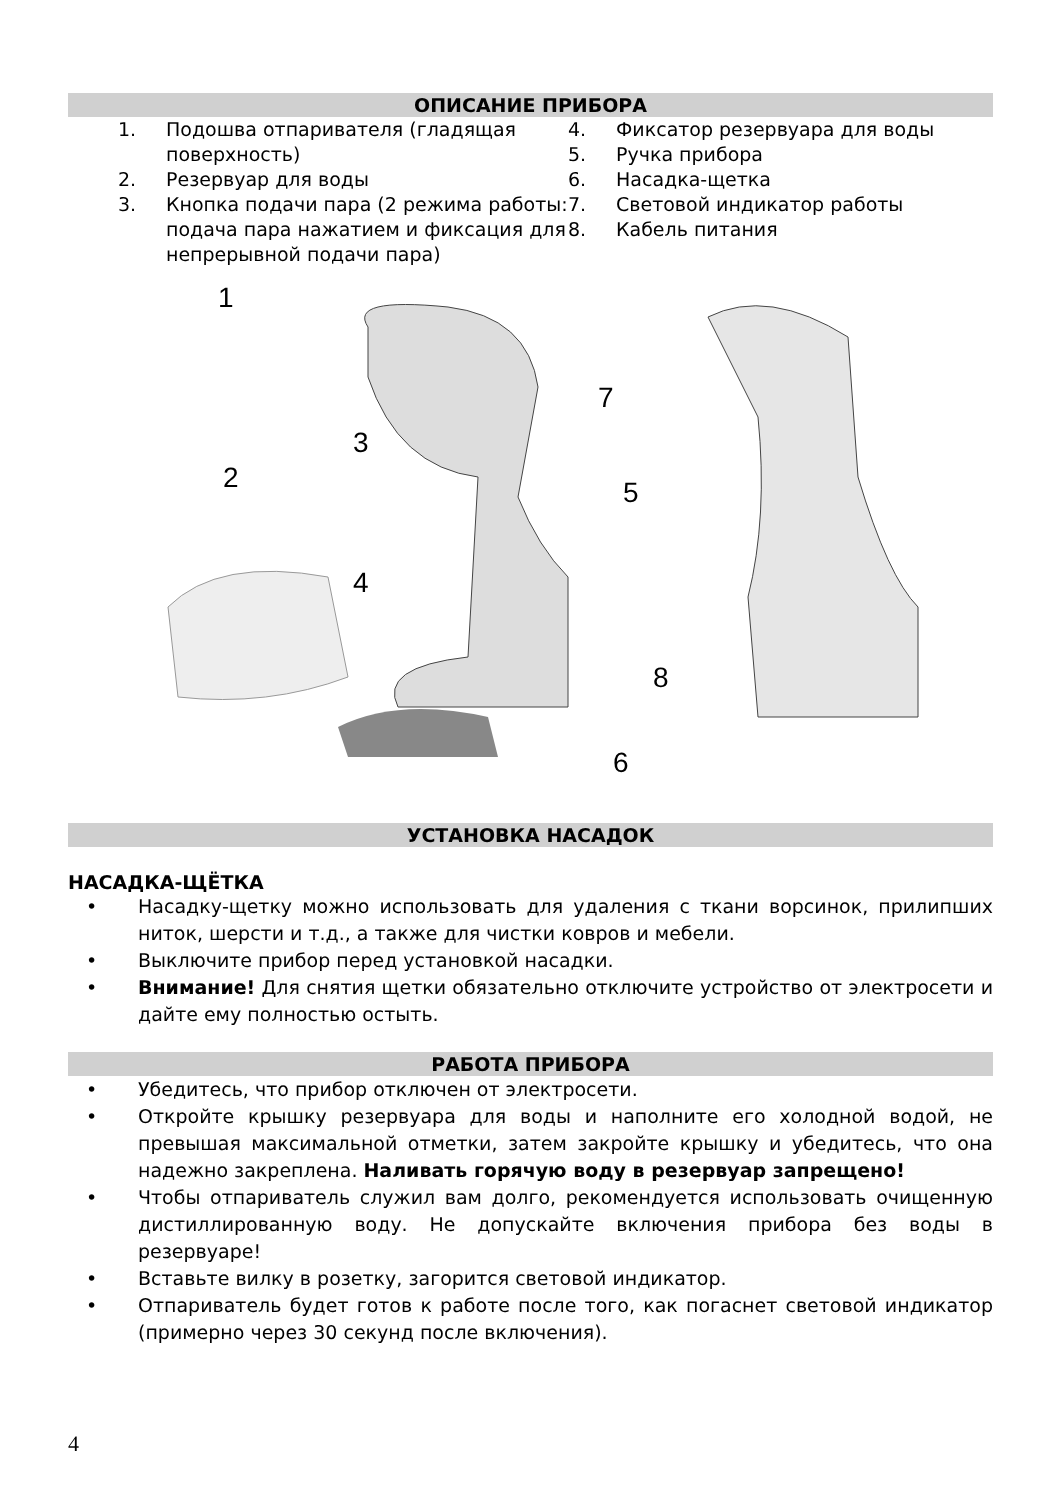ОПИСАНИЕ ПРИБОРА
1. Подошва отпаривателя (гладящая поверхность)
2. Резервуар для воды
3. Кнопка подачи пара (2 режима работы: подача пара нажатием и фиксация для непрерывной подачи пара)
4. Фиксатор резервуара для воды
5. Ручка прибора
6. Насадка-щетка
7. Световой индикатор работы
8. Кабель питания
1
3
2
5
4
7
8
6
УСТАНОВКА НАСАДОК
НАСАДКА-ЩЁТКА
• Насадку-щетку можно использовать для удаления с ткани ворсинок, прилипших ниток, шерсти и т.д., а также для чистки ковров и мебели.
• Выключите прибор перед установкой насадки.
• Внимание! Для снятия щетки обязательно отключите устройство от электросети и дайте ему полностью остыть.
РАБОТА ПРИБОРА
• Убедитесь, что прибор отключен от электросети.
• Откройте крышку резервуара для воды и наполните его холодной водой, не превышая максимальной отметки, затем закройте крышку и убедитесь, что она надежно закреплена. Наливать горячую воду в резервуар запрещено!
• Чтобы отпариватель служил вам долго, рекомендуется использовать очищенную дистиллированную воду. Не допускайте включения прибора без воды в резервуаре!
• Вставьте вилку в розетку, загорится световой индикатор.
• Отпариватель будет готов к работе после того, как погаснет световой индикатор (примерно через 30 секунд после включения).
4